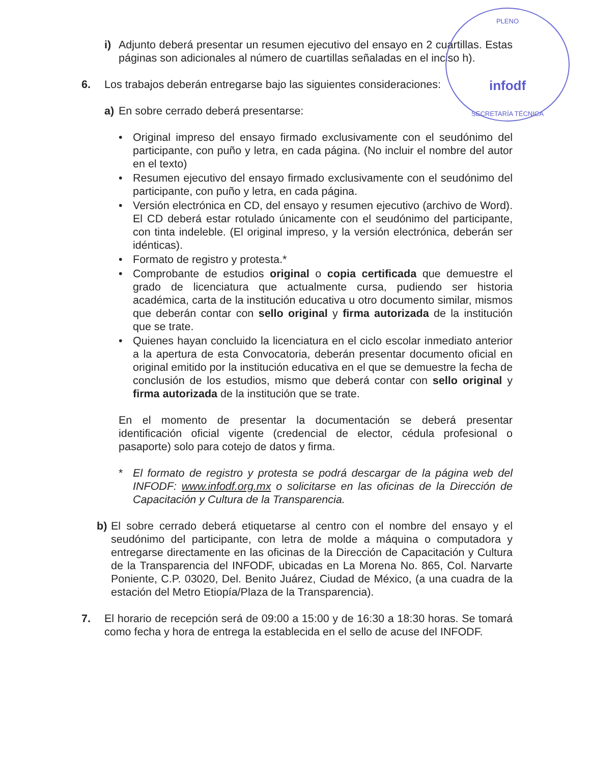PLENO
infodf
SECRETARÍA TÉCNICA
i) Adjunto deberá presentar un resumen ejecutivo del ensayo en 2 cuartillas. Estas páginas son adicionales al número de cuartillas señaladas en el inciso h).
6. Los trabajos deberán entregarse bajo las siguientes consideraciones:
a) En sobre cerrado deberá presentarse:
• Original impreso del ensayo firmado exclusivamente con el seudónimo del participante, con puño y letra, en cada página. (No incluir el nombre del autor en el texto)
• Resumen ejecutivo del ensayo firmado exclusivamente con el seudónimo del participante, con puño y letra, en cada página.
• Versión electrónica en CD, del ensayo y resumen ejecutivo (archivo de Word). El CD deberá estar rotulado únicamente con el seudónimo del participante, con tinta indeleble. (El original impreso, y la versión electrónica, deberán ser idénticas).
• Formato de registro y protesta.*
• Comprobante de estudios original o copia certificada que demuestre el grado de licenciatura que actualmente cursa, pudiendo ser historia académica, carta de la institución educativa u otro documento similar, mismos que deberán contar con sello original y firma autorizada de la institución que se trate.
• Quienes hayan concluido la licenciatura en el ciclo escolar inmediato anterior a la apertura de esta Convocatoria, deberán presentar documento oficial en original emitido por la institución educativa en el que se demuestre la fecha de conclusión de los estudios, mismo que deberá contar con sello original y firma autorizada de la institución que se trate.
En el momento de presentar la documentación se deberá presentar identificación oficial vigente (credencial de elector, cédula profesional o pasaporte) solo para cotejo de datos y firma.
* El formato de registro y protesta se podrá descargar de la página web del INFODF: www.infodf.org.mx o solicitarse en las oficinas de la Dirección de Capacitación y Cultura de la Transparencia.
b) El sobre cerrado deberá etiquetarse al centro con el nombre del ensayo y el seudónimo del participante, con letra de molde a máquina o computadora y entregarse directamente en las oficinas de la Dirección de Capacitación y Cultura de la Transparencia del INFODF, ubicadas en La Morena No. 865, Col. Narvarte Poniente, C.P. 03020, Del. Benito Juárez, Ciudad de México, (a una cuadra de la estación del Metro Etiopía/Plaza de la Transparencia).
7. El horario de recepción será de 09:00 a 15:00 y de 16:30 a 18:30 horas. Se tomará como fecha y hora de entrega la establecida en el sello de acuse del INFODF.